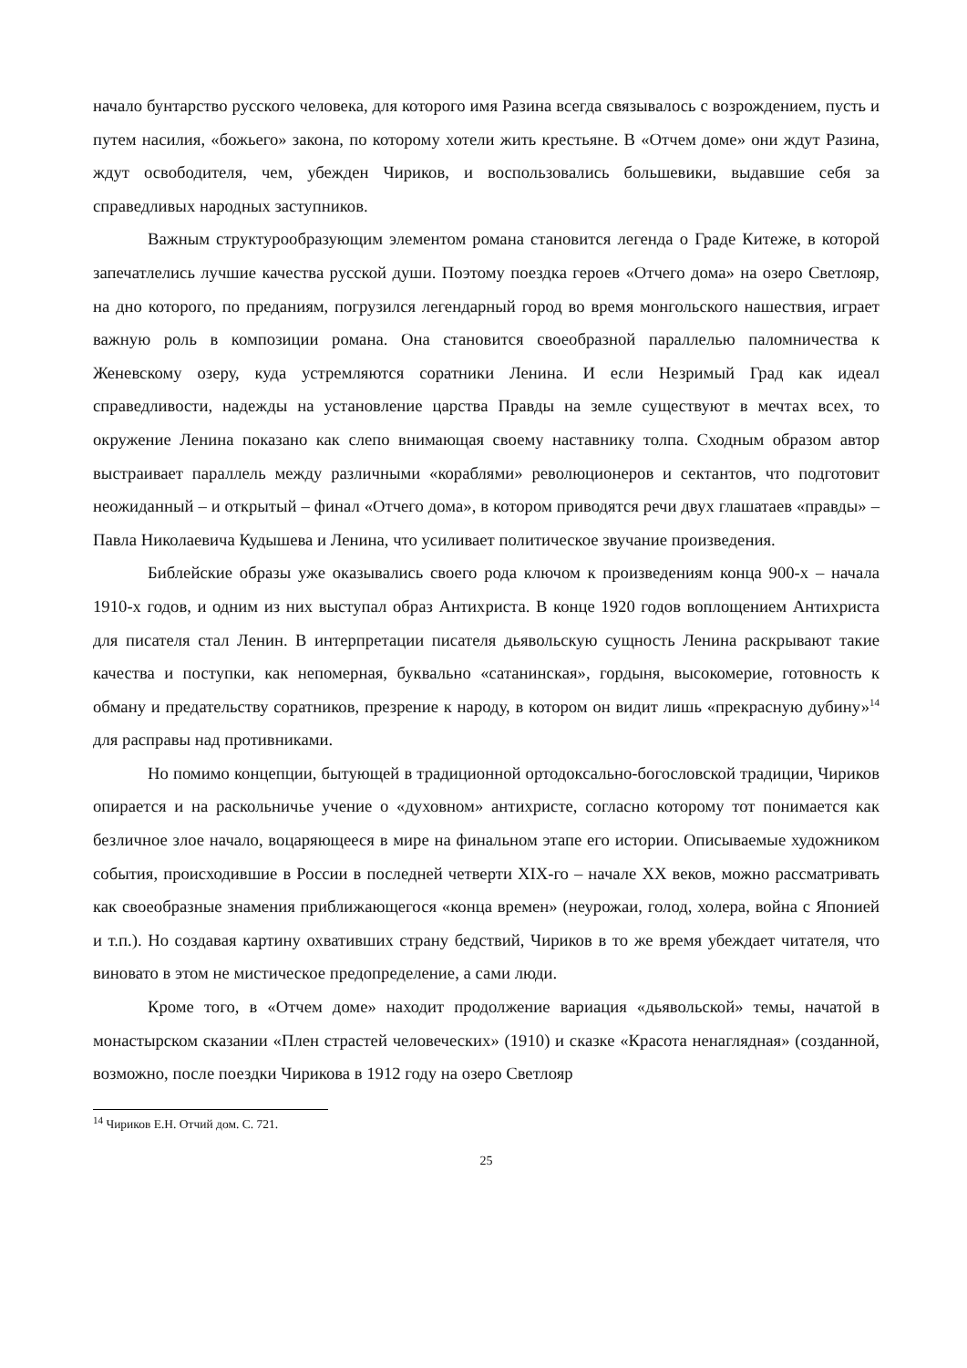начало бунтарство русского человека, для которого имя Разина всегда связывалось с возрождением, пусть и путем насилия, «божьего» закона, по которому хотели жить крестьяне. В «Отчем доме» они ждут Разина, ждут освободителя, чем, убежден Чириков, и воспользовались большевики, выдавшие себя за справедливых народных заступников.
Важным структурообразующим элементом романа становится легенда о Граде Китеже, в которой запечатлелись лучшие качества русской души. Поэтому поездка героев «Отчего дома» на озеро Светлояр, на дно которого, по преданиям, погрузился легендарный город во время монгольского нашествия, играет важную роль в композиции романа. Она становится своеобразной параллелью паломничества к Женевскому озеру, куда устремляются соратники Ленина. И если Незримый Град как идеал справедливости, надежды на установление царства Правды на земле существуют в мечтах всех, то окружение Ленина показано как слепо внимающая своему наставнику толпа. Сходным образом автор выстраивает параллель между различными «кораблями» революционеров и сектантов, что подготовит неожиданный – и открытый – финал «Отчего дома», в котором приводятся речи двух глашатаев «правды» – Павла Николаевича Кудышева и Ленина, что усиливает политическое звучание произведения.
Библейские образы уже оказывались своего рода ключом к произведениям конца 900-х – начала 1910-х годов, и одним из них выступал образ Антихриста. В конце 1920 годов воплощением Антихриста для писателя стал Ленин. В интерпретации писателя дьявольскую сущность Ленина раскрывают такие качества и поступки, как непомерная, буквально «сатанинская», гордыня, высокомерие, готовность к обману и предательству соратников, презрение к народу, в котором он видит лишь «прекрасную дубину»<sup>14</sup> для расправы над противниками.
Но помимо концепции, бытующей в традиционной ортодоксально-богословской традиции, Чириков опирается и на раскольничье учение о «духовном» антихристе, согласно которому тот понимается как безличное злое начало, воцаряющееся в мире на финальном этапе его истории. Описываемые художником события, происходившие в России в последней четверти XIX-го – начале XX веков, можно рассматривать как своеобразные знамения приближающегося «конца времен» (неурожаи, голод, холера, война с Японией и т.п.). Но создавая картину охвативших страну бедствий, Чириков в то же время убеждает читателя, что виновато в этом не мистическое предопределение, а сами люди.
Кроме того, в «Отчем доме» находит продолжение вариация «дьявольской» темы, начатой в монастырском сказании «Плен страстей человеческих» (1910) и сказке «Красота ненаглядная» (созданной, возможно, после поездки Чирикова в 1912 году на озеро Светлояр
<sup>14</sup> Чириков Е.Н. Отчий дом. С. 721.
25